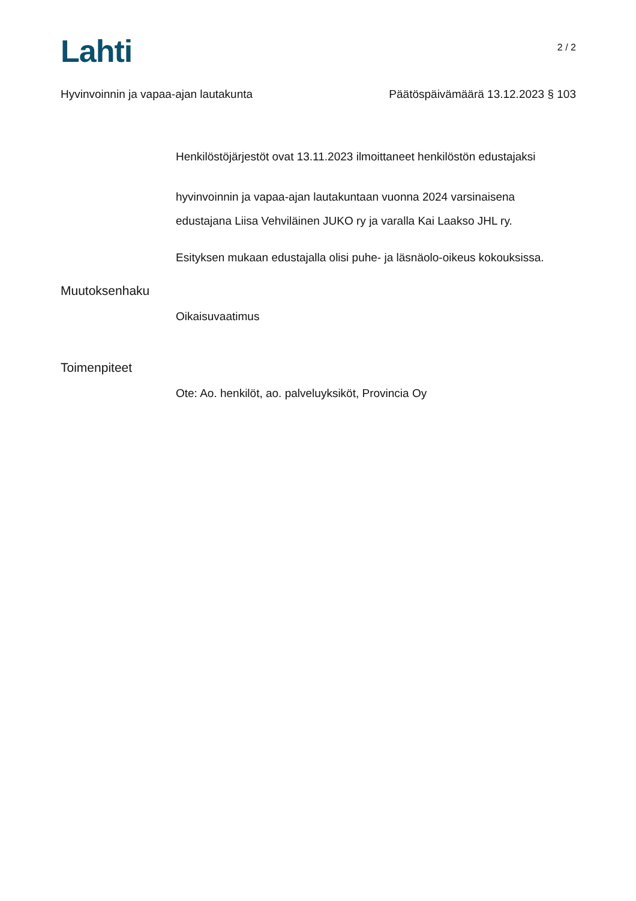Lahti
2 / 2
Hyvinvoinnin ja vapaa-ajan lautakunta Päätöspäivämäärä 13.12.2023 § 103
Henkilöstöjärjestöt ovat 13.11.2023 ilmoittaneet henkilöstön edustajaksi
hyvinvoinnin ja vapaa-ajan lautakuntaan vuonna 2024 varsinaisena
edustajana Liisa Vehviläinen JUKO ry ja varalla Kai Laakso JHL ry.
Esityksen mukaan edustajalla olisi puhe- ja läsnäolo-oikeus kokouksissa.
Muutoksenhaku
Oikaisuvaatimus
Toimenpiteet
Ote: Ao. henkilöt, ao. palveluyksiköt, Provincia Oy